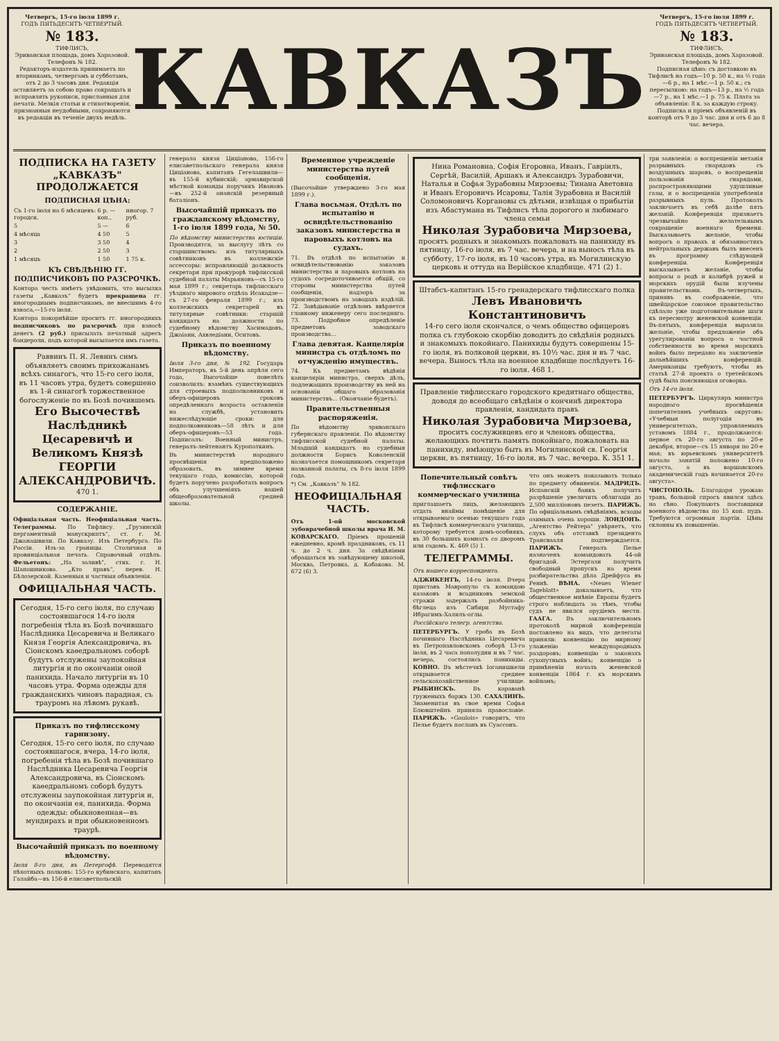Четвергъ, 15-го іюля 1899 г.
ГОДЪ ПЯТЬДЕСЯТЪ ЧЕТВЕРТЫЙ.
№ 183.
ТИФЛИСЪ,
Эриванская площадь, домъ Харазовой.
Телефонъ № 182.
Редакторъ-издатель принимаетъ по вторникамъ, четвергамъ и субботамъ, отъ 2 до 3 часовъ дня. Редакція оставляетъ за собою право сокращать и исправлять рукописи, присланныя для печати. Мелкія статьи и стихотворенія, признанныя неудобными, сохраняются въ редакціи въ теченіе двухъ недѣль.
КАВКАЗЪ
Четвергъ, 15-го іюля 1899 г.
ГОДЪ ПЯТЬДЕСЯТЪ ЧЕТВЕРТЫЙ.
№ 183.
ТИФЛИСЪ,
Эриванская площадь, домъ Харазовой.
Телефонъ № 182.
Подписная цѣна: съ доставкою въ Тифлисѣ на годъ—10 р. 50 к., на ½ года—6 р., на 1 мѣс.—1 р. 50 к.; съ пересылкою: на годъ—13 р., на ½ года—7 р., на 1 мѣс.—1 р. 75 к. Плата за объявленія: 8 к. за каждую строку. Подписка и пріемъ объявленій въ конторѣ отъ 9 до 3 час. дня и отъ 6 до 8 час. вечера.
ПОДПИСКА НА ГАЗЕТУ „КАВКАЗЪ" ПРОДОЛЖАЕТСЯ
ПОДПИСНАЯ ЦѢНА:
| Съ 1-го іюля на 6 мѣсяцевъ: городск. | 6 р. — коп., | иногор. 7 руб. |
| 5 | 5 — | 6 |
| 4 мѣсяца | 4 50 | 5 |
| 3 | 3 50 | 4 |
| 2 | 2 50 | 3 |
| 1 мѣсяцъ | 1 50 | 1 75 к. |
КЪ СВѢДѢНІЮ ГГ. ПОДПИСЧИКОВЪ ПО РАЗСРОЧКѢ.
Контора честь имѣетъ увѣдомить, что высылка газеты „Кавказъ" будетъ прекращена гг. иногороднымъ подписчикамъ, не внесшимъ 4-го взноса,—15-го іюля.
Контора покорнѣйше проситъ гг. иногороднихъ подписчиковъ по разсрочкѣ при взносѣ денегъ (2 руб.) присылать печатный адресъ бандероли, подъ которой высылается имъ газета.
Раввинъ П. Я. Левинъ симъ объявляетъ своимъ прихожанамъ всѣхъ синагогъ, что 15-го сего іюля, въ 11 часовъ утра, будетъ совершено въ 1-й синагогѣ торжественное богослуженіе по въ Бозѣ почившемъ
Его Высочествѣ Наслѣдникѣ Цесаревичѣ и Великомъ Князѣ ГЕОРГІИ АЛЕКСАНДРОВИЧѢ.
470 1.
СОДЕРЖАНІЕ.
Офиціальная часть. Неофиціальная часть. Телеграммы. По Тифлису. „Грузинскій пергаментный манускриптъ", ст. г. М. Джанашвили. По Кавказу. Изъ Петербурга. По Россіи. Изъ-за границы. Столичная и провинціальная печать. Справочный отдѣлъ. Фельетонъ: „На заливѣ", стих. г. Н. Шапошникова. „Кто правъ", перев. Н. Бѣлозерской. Казенныя и частныя объявленія.
ОФИЦІАЛЬНАЯ ЧАСТЬ.
Сегодня, 15-го сего іюля, по случаю состоявшагося 14-го іюля погребенія тѣла въ Бозѣ почившаго Наслѣдника Цесаревича и Великаго Князя Георгія Александровича, въ Сіонскомъ каѳедральномъ соборѣ будутъ отслужены заупокойная литургія и по окончаніи оной панихида. Начало литургіи въ 10 часовъ утра. Форма одежды для гражданскихъ чиновъ парадная, съ трауромъ на лѣвомъ рукавѣ.
Приказъ по тифлисскому гарнизону.
Сегодня, 15-го сего іюля, по случаю состоявшагося, вчера, 14-го іюля, погребенія тѣла въ Бозѣ почившаго Наслѣдника Цесаревича Георгія Александровича, въ Сіонскомъ каѳедральномъ соборѣ будутъ отслужены заупокойная литургія и, по окончаніи ея, панихида. Форма одежды: обыкновенная—въ мундирахъ и при обыкновенномъ траурѣ.
Высочайшій приказъ по военному вѣдомству.
Іюля 8-го дня, въ Петергофѣ. Переводятся пѣхотныхъ полковъ: 155-го кубинскаго, капитанъ Галайба—въ 156-й елисаветпольскій
генерала князя Цицiанова, 156-го елисаветпольскаго генерала князя Цицiанова, капитанъ Гегелашвили—въ 155-й кубинскій; армавирской мѣстной команды поручикъ Ивановъ—въ 252-й ананскій резервный баталіонъ.
Высочайшій приказъ по гражданскому вѣдомству, 1-го іюля 1899 года, № 50.
По вѣдомству министерства юстиціи. Производятся, за выслугу лѣтъ со старшинствомъ: изъ титулярныхъ совѣтниковъ въ коллежскіе ассессоры: исправляющій должность секретаря при прокурорѣ тифлисской судебной палаты Марьяновъ—съ 15-го мая 1899 г.; секретарь тифлисскаго уѣзднаго мирового отдѣла Исакадзе—съ 27-го февраля 1899 г.; изъ коллежскихъ секретарей въ титулярные совѣтники: старшій кандидатъ на должности по судебному вѣдомству Хасимадовъ, Джаіани, Ахвледіани, Оситовъ.
Приказъ по военному вѣдомству.
Іюля 3-го дня, № 192. Государь Императоръ, въ 5-й день апрѣля сего года, Высочайше повелѣть соизволилъ: взамѣнъ существующихъ для строевыхъ подполковниковъ и оберъ-офицеровъ сроковъ опредѣленнаго возраста оставленія на службѣ, установить нижеслѣдующіе сроки: для подполковниковъ—58 лѣтъ и для оберъ-офицеровъ—53 года. Подписалъ: Военный министръ, генералъ-лейтенантъ Куропаткинъ.
Въ министерствѣ народнаго просвѣщенія предположено образовать, въ зимнее время текущаго года, комиссію, которой будетъ поручено разработать вопросъ объ улучшеніяхъ нашей общеобразовательной средней школы.
Временное учрежденіе министерства путей сообщенія.
(Высочайше утверждено 3-го мая 1899 г.).
Глава восьмая. Отдѣлъ по испытанію и освидѣтельствованію заказовъ министерства и паровыхъ котловъ на судахъ.
71. Въ отдѣлѣ по испытанію и освидѣтельствованію заказовъ министерства и паровыхъ котловъ на судахъ сосредоточивается общій, со стороны министерства путей сообщенія, надзоръ за производствомъ на заводахъ издѣлій. 72. Завѣдываніе отдѣломъ ввѣряется главному инженеру сего последняго. 73. Подробное опредѣленіе предметовъ заводскаго производства...
Глава девятая. Канцелярія министра съ отдѣломъ по отчужденію имуществъ.
74. Къ предметамъ вѣдѣнія канцеляріи министра, сверхъ дѣлъ, подлежащихъ производству въ ней на основаніи общаго образованія министерствъ... (Окончаніе будетъ).
Правительственныя распоряженія.
По вѣдомству эриванскаго губернскаго правленія. По вѣдомству тифлисской судебной палаты. Младшій кандидатъ на судебныя должности Борисъ Коваленскій назначается помощникомъ секретаря названной палаты, съ 8-го іюля 1899 года.
*) См. „Кавказъ" № 182.
НЕОФИЦІАЛЬНАЯ ЧАСТЬ.
Отъ 1-ой московской зубоврачебной школы врача И. М. КОВАРСКАГО. Пріемъ прошеній ежедневно, кромѣ праздниковъ, съ 11 ч. до 2 ч. дня. За свѣдѣніями обращаться въ завѣдующему школой, Москва, Петровка, д. Кабакова. М. 672 (6) 3.
Нина Романовна, Софія Егоровна, Иванъ, Гавріилъ, Сергѣй, Василій, Аршакъ и Александръ Зурабовичи, Наталья и Софья Зурабовны Мирзоевы; Тинана Аветовна и Иванъ Егоровичъ Исаровы, Талія Зурабовна и Василій Соломоновичъ Коргановы съ дѣтьми, извѣщая о прибытіи изъ Абастумана въ Тифлисъ тѣла дорогого и любимаго члена семьи
Николая Зурабовича Мирзоева,
просятъ родныхъ и знакомыхъ пожаловать на панихиду въ пятницу, 16-го іюля, въ 7 час. вечера, и на выносъ тѣла въ субботу, 17-го іюля, въ 10 часовъ утра, въ Могилинскую церковь и оттуда на Верійское кладбище. 471 (2) 1.
Штабсъ-капитанъ 15-го гренадерскаго тифлисскаго полка
Левъ Ивановичъ Константиновичъ
14-го сего іюля скончался, о чемъ общество офицеровъ полка съ глубокою скорбію доводитъ до свѣдѣнія родныхъ и знакомыхъ покойнаго. Панихиды будутъ совершены 15-го іюля, въ полковой церкви, въ 10½ час. дня и въ 7 час. вечера. Выносъ тѣла на военное кладбище послѣдуетъ 16-го іюля. 468 1.
Правленіе тифлисскаго городского кредитнаго общества, доводя до всеобщаго свѣдѣнія о кончинѣ директора правленія, кандидата правъ
Николая Зурабовича Мирзоева,
проситъ сослуживцевъ его и членовъ общества, желающихъ почтить память покойнаго, пожаловать на панихиду, имѣющую быть въ Могилинской св. Георгія церкви, въ пятницу, 16-го іюля, въ 7 час. вечера. К. 351 1.
Попечительный совѣтъ тифлисскаго коммерческаго училища
приглашаетъ лицъ, желающихъ отдать внаймы помѣщеніе для открываемаго осенью текущаго года въ Тифлисѣ коммерческаго училища, которому требуется домъ-особнякъ, въ 30 большихъ комнатъ со дворомъ или садомъ. К. 469 (5) 1.
ТЕЛЕГРАММЫ.
Отъ нашего корреспондента.
АДЖИКЕНТЪ, 14-го іюля. Вчера приставъ Мавропуло съ командою казаковъ и всадниковъ земской стражи задержалъ разбойника-бѣглеца изъ Сибири Мустафу Ибрагимъ-Халилъ-оглы.
Россійскаго телегр. агентства.
ПЕТЕРБУРГЪ. У гроба въ Бозѣ почившаго Наслѣдника Цесаревича въ Петропавловскомъ соборѣ 13-го іюля, въ 2 часа пополудни и въ 7 час. вечера, состоялись панихиды. КОВНО. Въ мѣстечкѣ Іоганишкели открывается среднее сельскохозяйственное училище. РЫБИНСКЪ. Въ караванѣ груженыхъ баржъ 130. САХАЛИНЪ. Знаменитая въ свое время Софья Блювштейнъ приняла православіе. ПАРИЖЪ. «Gaulois» говоритъ, что Пелье будетъ посланъ въ Суассонъ.
что онъ можетъ показывать только по предмету обвиненія. МАДРИДЪ. Испанскій банкъ получитъ разрѣшеніе увеличить облигаціи до 2,500 милліоновъ пезетъ. ПАРИЖЪ. По офиціальнымъ свѣдѣніямъ, всходы озимыхъ очень хороши. ЛОНДОНЪ. „Агентство Рейтера" увѣряетъ, что слухъ объ отставкѣ президента Трансвааля подтверждается. ПАРИЖЪ. Генералъ Пелье назначенъ командовать 44-ой бригадой. Эстергази получитъ свободный пропускъ на время разбирательства дѣла Дрейфуса въ Реннѣ. ВѢНА. «Neues Wiener Tageblatt» доказываетъ, что общественное мнѣніе Европы будетъ строго наблюдать за тѣмъ, чтобы судъ не явился орудіемъ мести. ГААГА. Въ заключительномъ протоколѣ мирной конференціи поставлено на видъ, что делегаты приняли: конвенцію по мирному улаженію международныхъ раздоровъ; конвенцію о законахъ сухопутныхъ войнъ; конвенцію о примѣненіи началъ женевской конвенціи 1864 г. къ морскимъ войнамъ;
три заявленія: о воспрещеніи метанія разрывныхъ снарядовъ съ воздушныхъ шаровъ, о воспрещеніи пользованія снарядами, распространяющими удушливые газы, и о воспрещеніи употребленія разрывныхъ пуль. Протоколъ заключаетъ въ себѣ далѣе пять желаній. Конференція признаетъ чрезвычайно желательнымъ сокращеніе военнаго бремени. Высказываетъ желаніе, чтобы вопросъ о правахъ и обязанностяхъ нейтральныхъ державъ былъ внесенъ въ программу слѣдующей конференціи. Конференція высказываетъ желаніе, чтобы вопросы о родѣ и калибрѣ ружей и морскихъ орудій были изучены правительствами. Въ-четвертыхъ, принявъ въ соображеніе, что швейцарское союзное правительство сдѣлало уже подготовительные шаги къ пересмотру женевской конвенціи. Въ-пятыхъ, конференція выразила желаніе, чтобы предложеніе объ урегулированіи вопроса о частной собственности во время морскихъ войнъ было передано на заключеніе дальнѣйшихъ конференцій. Американцы требуютъ, чтобы въ статьѣ 27-й проекта о третейскомъ судѣ была поясняющая оговорка.
Отъ 14-го іюля.
ПЕТЕРБУРГЪ. Циркуляръ министра народнаго просвѣщенія попечителямъ учебныхъ округовъ: «Учебныя полугодія въ университетахъ, управляемыхъ уставомъ 1884 г., продолжаются: первое съ 20-го августа по 20-е декабря, второе—съ 15 января по 20-е мая; въ юрьевскомъ университетѣ начало занятій положено 10-го августа, а въ варшавскомъ академическій годъ начинается 20-го августа».
ЧИСТОПОЛЬ. Благодаря урожаю травъ, большой спросъ явился здѣсь на сѣно. Покупаютъ поставщики военного вѣдомства по 15 коп. пудъ. Требуются огромныя партіи. Цѣны склонны къ повышенію.